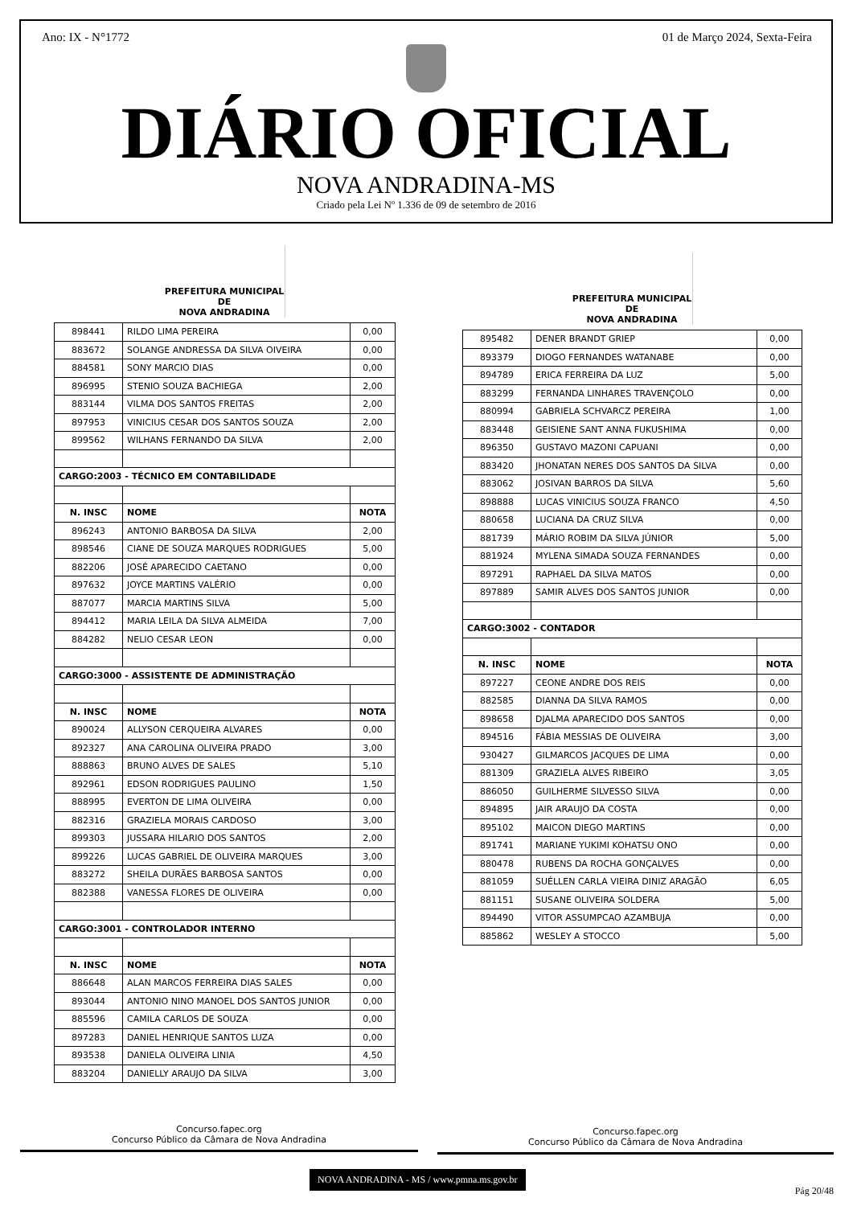Ano: IX - N°1772 01 de Março 2024, Sexta-Feira
DIÁRIO OFICIAL
NOVA ANDRADINA-MS
Criado pela Lei Nº 1.336 de 09 de setembro de 2016
PREFEITURA MUNICIPAL DE
NOVA ANDRADINA
| 898441 | RILDO LIMA PEREIRA | 0,00 |
| 883672 | SOLANGE ANDRESSA DA SILVA OIVEIRA | 0,00 |
| 884581 | SONY MARCIO DIAS | 0,00 |
| 896995 | STENIO SOUZA BACHIEGA | 2,00 |
| 883144 | VILMA DOS SANTOS FREITAS | 2,00 |
| 897953 | VINICIUS CESAR DOS SANTOS SOUZA | 2,00 |
| 899562 | WILHANS FERNANDO DA SILVA | 2,00 |
| CARGO:2003 - TÉCNICO EM CONTABILIDADE | | |
| N. INSC | NOME | NOTA |
| 896243 | ANTONIO BARBOSA DA SILVA | 2,00 |
| 898546 | CIANE DE SOUZA MARQUES RODRIGUES | 5,00 |
| 882206 | JOSÉ APARECIDO CAETANO | 0,00 |
| 897632 | JOYCE MARTINS VALÉRIO | 0,00 |
| 887077 | MARCIA MARTINS SILVA | 5,00 |
| 894412 | MARIA LEILA DA SILVA ALMEIDA | 7,00 |
| 884282 | NELIO CESAR LEON | 0,00 |
| CARGO:3000 - ASSISTENTE DE ADMINISTRAÇÃO | | |
| N. INSC | NOME | NOTA |
| 890024 | ALLYSON CERQUEIRA ALVARES | 0,00 |
| 892327 | ANA CAROLINA OLIVEIRA PRADO | 3,00 |
| 888863 | BRUNO ALVES DE SALES | 5,10 |
| 892961 | EDSON RODRIGUES PAULINO | 1,50 |
| 888995 | EVERTON DE LIMA OLIVEIRA | 0,00 |
| 882316 | GRAZIELA MORAIS CARDOSO | 3,00 |
| 899303 | JUSSARA HILARIO DOS SANTOS | 2,00 |
| 899226 | LUCAS GABRIEL DE OLIVEIRA MARQUES | 3,00 |
| 883272 | SHEILA DURÃES BARBOSA SANTOS | 0,00 |
| 882388 | VANESSA FLORES DE OLIVEIRA | 0,00 |
| CARGO:3001 - CONTROLADOR INTERNO | | |
| N. INSC | NOME | NOTA |
| 886648 | ALAN MARCOS FERREIRA DIAS SALES | 0,00 |
| 893044 | ANTONIO NINO MANOEL DOS SANTOS JUNIOR | 0,00 |
| 885596 | CAMILA CARLOS DE SOUZA | 0,00 |
| 897283 | DANIEL HENRIQUE SANTOS LUZA | 0,00 |
| 893538 | DANIELA OLIVEIRA LINIA | 4,50 |
| 883204 | DANIELLY ARAUJO DA SILVA | 3,00 |
PREFEITURA MUNICIPAL DE
NOVA ANDRADINA
| 895482 | DENER BRANDT GRIEP | 0,00 |
| 893379 | DIOGO FERNANDES WATANABE | 0,00 |
| 894789 | ERICA FERREIRA DA LUZ | 5,00 |
| 883299 | FERNANDA LINHARES TRAVENÇOLO | 0,00 |
| 880994 | GABRIELA SCHVARCZ PEREIRA | 1,00 |
| 883448 | GEISIENE SANT ANNA FUKUSHIMA | 0,00 |
| 896350 | GUSTAVO MAZONI CAPUANI | 0,00 |
| 883420 | JHONATAN NERES DOS SANTOS DA SILVA | 0,00 |
| 883062 | JOSIVAN BARROS DA SILVA | 5,60 |
| 898888 | LUCAS VINICIUS SOUZA FRANCO | 4,50 |
| 880658 | LUCIANA DA CRUZ SILVA | 0,00 |
| 881739 | MÁRIO ROBIM DA SILVA JÚNIOR | 5,00 |
| 881924 | MYLENA SIMADA SOUZA FERNANDES | 0,00 |
| 897291 | RAPHAEL DA SILVA MATOS | 0,00 |
| 897889 | SAMIR ALVES DOS SANTOS JUNIOR | 0,00 |
| CARGO:3002 - CONTADOR | | |
| N. INSC | NOME | NOTA |
| 897227 | CEONE ANDRE DOS REIS | 0,00 |
| 882585 | DIANNA DA SILVA RAMOS | 0,00 |
| 898658 | DJALMA APARECIDO DOS SANTOS | 0,00 |
| 894516 | FÁBIA MESSIAS DE OLIVEIRA | 3,00 |
| 930427 | GILMARCOS JACQUES DE LIMA | 0,00 |
| 881309 | GRAZIELA ALVES RIBEIRO | 3,05 |
| 886050 | GUILHERME SILVESSO SILVA | 0,00 |
| 894895 | JAIR ARAUJO DA COSTA | 0,00 |
| 895102 | MAICON DIEGO MARTINS | 0,00 |
| 891741 | MARIANE YUKIMI KOHATSU ONO | 0,00 |
| 880478 | RUBENS DA ROCHA GONÇALVES | 0,00 |
| 881059 | SUÉLLEN CARLA VIEIRA DINIZ ARAGÃO | 6,05 |
| 881151 | SUSANE OLIVEIRA SOLDERA | 5,00 |
| 894490 | VITOR ASSUMPCAO AZAMBUJA | 0,00 |
| 885862 | WESLEY A STOCCO | 5,00 |
Concurso.fapec.org
Concurso Público da Câmara de Nova Andradina
Concurso.fapec.org
Concurso Público da Câmara de Nova Andradina
NOVA ANDRADINA - MS / www.pmna.ms.gov.br
Pág 20/48